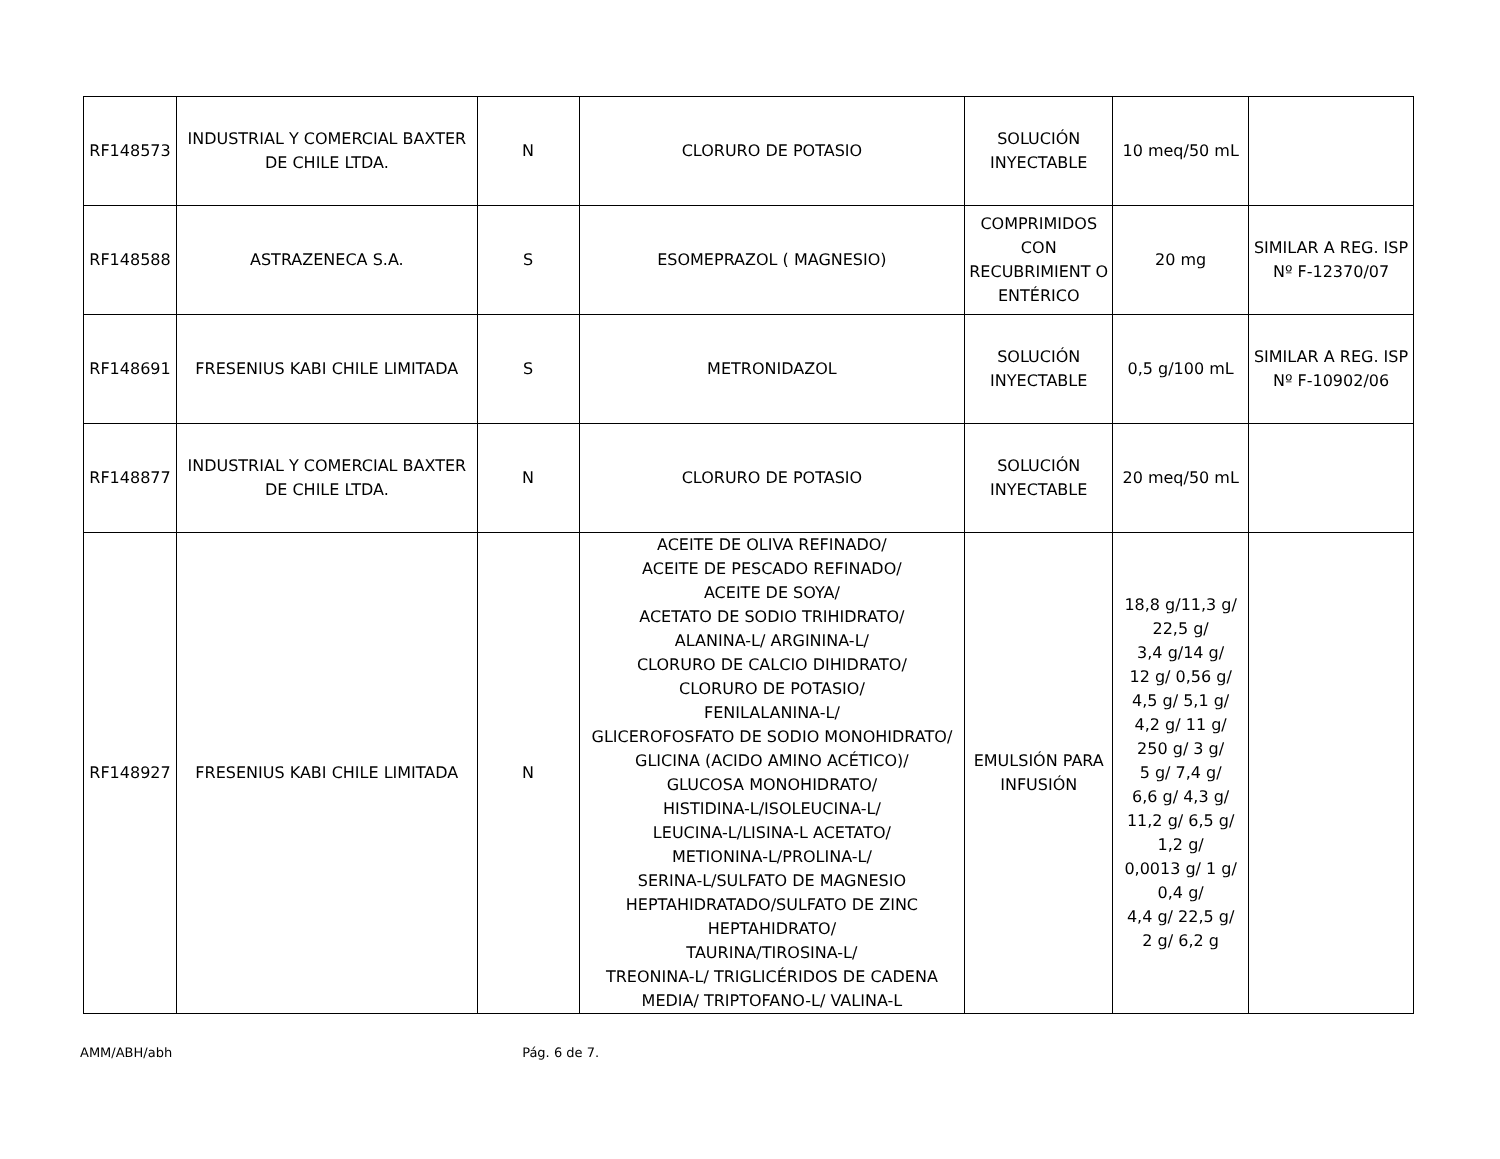| RF148573 | INDUSTRIAL Y COMERCIAL BAXTER DE CHILE LTDA. | N | CLORURO DE POTASIO | SOLUCIÓN INYECTABLE | 10 meq/50 mL | |
| RF148588 | ASTRAZENECA S.A. | S | ESOMEPRAZOL ( MAGNESIO) | COMPRIMIDOS CON RECUBRIMIENT O ENTÉRICO | 20 mg | SIMILAR A REG. ISP Nº F-12370/07 |
| RF148691 | FRESENIUS KABI CHILE LIMITADA | S | METRONIDAZOL | SOLUCIÓN INYECTABLE | 0,5 g/100 mL | SIMILAR A REG. ISP Nº F-10902/06 |
| RF148877 | INDUSTRIAL Y COMERCIAL BAXTER DE CHILE LTDA. | N | CLORURO DE POTASIO | SOLUCIÓN INYECTABLE | 20 meq/50 mL | |
| RF148927 | FRESENIUS KABI CHILE LIMITADA | N | ACEITE DE OLIVA REFINADO/ ACEITE DE PESCADO REFINADO/ ACEITE DE SOYA/ ACETATO DE SODIO TRIHIDRATO/ ALANINA-L/ ARGININA-L/ CLORURO DE CALCIO DIHIDRATO/ CLORURO DE POTASIO/ FENILALANINA-L/ GLICEROFOSFATO DE SODIO MONOHIDRATO/ GLICINA (ACIDO AMINO ACÉTICO)/ GLUCOSA MONOHIDRATO/ HISTIDINA-L/ISOLEUCINA-L/ LEUCINA-L/LISINA-L ACETATO/ METIONINA-L/PROLINA-L/ SERINA-L/SULFATO DE MAGNESIO HEPTAHIDRATADO/SULFATO DE ZINC HEPTAHIDRATO/ TAURINA/TIROSINA-L/ TREONINA-L/ TRIGLICÉRIDOS DE CADENA MEDIA/ TRIPTOFANO-L/ VALINA-L | EMULSIÓN PARA INFUSIÓN | 18,8 g/11,3 g/ 22,5 g/ 3,4 g/14 g/ 12 g/ 0,56 g/ 4,5 g/ 5,1 g/ 4,2 g/ 11 g/ 250 g/ 3 g/ 5 g/ 7,4 g/ 6,6 g/ 4,3 g/ 11,2 g/ 6,5 g/ 1,2 g/ 0,0013 g/ 1 g/ 0,4 g/ 4,4 g/ 22,5 g/ 2 g/ 6,2 g | |
AMM/ABH/abh Pág. 6 de 7.